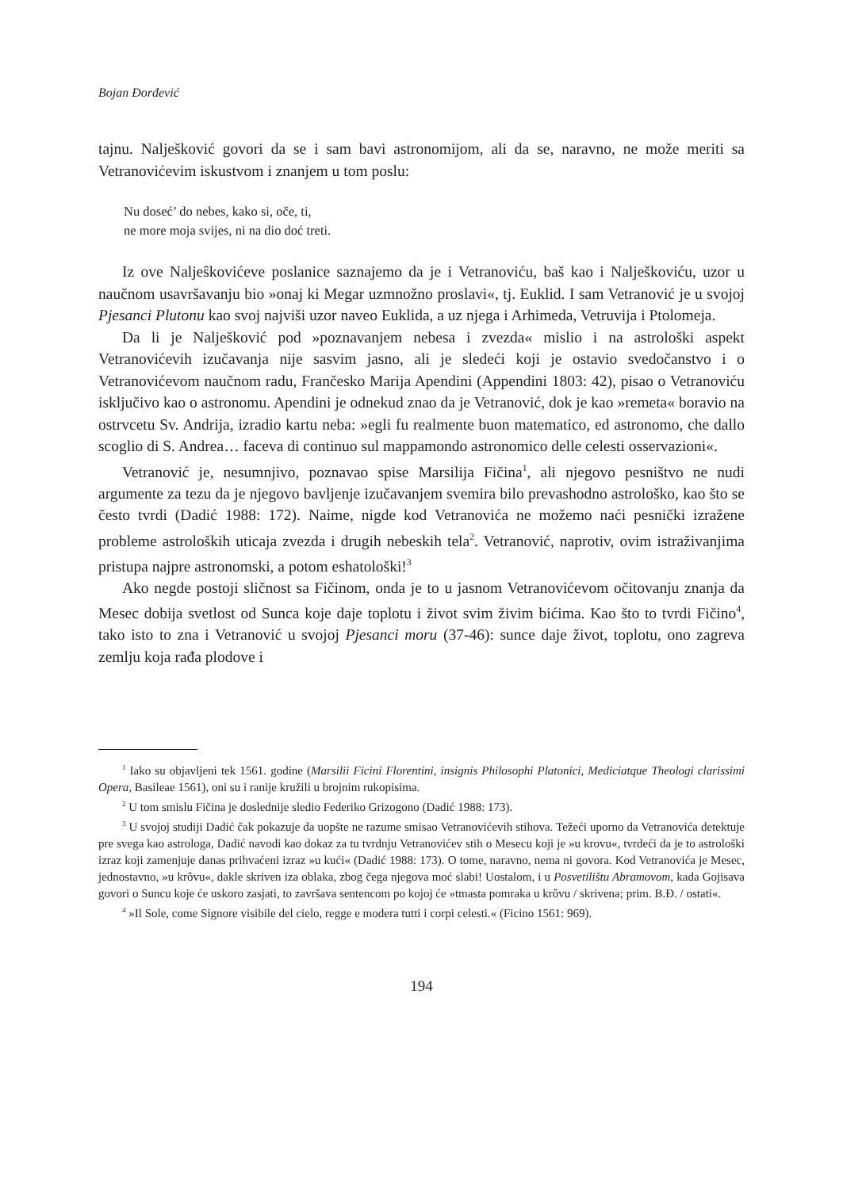Bojan Đorđević
tajnu. Nalješković govori da se i sam bavi astronomijom, ali da se, naravno, ne može meriti sa Vetranovićevim iskustvom i znanjem u tom poslu:
Nu doseć’ do nebes, kako si, oče, ti,
ne more moja svijes, ni na dio doć treti.
Iz ove Naljeŝkovićeve poslanice saznajemo da je i Vetranoviću, baš kao i Nalješkoviću, uzor u naučnom usavršavanju bio »onaj ki Megar uzmnožno proslavi«, tj. Euklid. I sam Vetranović je u svojoj Pjesanci Plutonu kao svoj najviši uzor naveo Euklida, a uz njega i Arhimeda, Vetruvija i Ptolomeja.
Da li je Nalješković pod »poznavanjem nebesa i zvezda« mislio i na astrološki aspekt Vetranovićevih izučavanja nije sasvim jasno, ali je sledeći koji je ostavio svedočanstvo i o Vetranovićevom naučnom radu, Frančesko Marija Apendini (Appendini 1803: 42), pisao o Vetranoviću isključivo kao o astronomu. Apendini je odnekud znao da je Vetranović, dok je kao »remeta« boravio na ostrvcetu Sv. Andrija, izradio kartu neba: »egli fu realmente buon matematico, ed astronomo, che dallo scoglio di S. Andrea… faceva di continuo sul mappamondo astronomico delle celesti osservazioni«.
Vetranović je, nesumnjivo, poznavao spise Marsilija Fičina<sup>1</sup>, ali njegovo pesništvo ne nudi argumente za tezu da je njegovo bavljenje izučavanjem svemira bilo prevashodno astrološko, kao što se često tvrdi (Dadić 1988: 172). Naime, nigde kod Vetranovića ne možemo naći pesnički izražene probleme astroloških uticaja zvezda i drugih nebeskih tela<sup>2</sup>. Vetranović, naprotiv, ovim istraživanjima pristupa najpre astronomski, a potom eshatološki!<sup>3</sup>
Ako negde postoji sličnost sa Fičinom, onda je to u jasnom Vetranovićevom očitovanju znanja da Mesec dobija svetlost od Sunca koje daje toplotu i život svim živim bićima. Kao što to tvrdi Fičino<sup>4</sup>, tako isto to zna i Vetranović u svojoj Pjesanci moru (37-46): sunce daje život, toplotu, ono zagreva zemlju koja rađa plodove i
<sup>1</sup> Iako su objavljeni tek 1561. godine (Marsilii Ficini Florentini, insignis Philosophi Platonici, Mediciatque Theologi clarissimi Opera, Basileae 1561), oni su i ranije kružili u brojnim rukopisima.
<sup>2</sup> U tom smislu Fičina je doslednije sledio Federiko Grizogono (Dadić 1988: 173).
<sup>3</sup> U svojoj studiji Dadić čak pokazuje da uopšte ne razume smisao Vetranovićevih stihova. Težeći uporno da Vetranovića detektuje pre svega kao astrologa, Dadić navodi kao dokaz za tu tvrdnju Vetranovićev stih o Mesecu koji je »u krovu«, tvrdeći da je to astrološki izraz koji zamenjuje danas prihvaćeni izraz »u kući« (Dadić 1988: 173). O tome, naravno, nema ni govora. Kod Vetranovića je Mesec, jednostavno, »u krôvu«, dakle skriven iza oblaka, zbog čega njegova moć slabi! Uostalom, i u Posvetilištu Abramovom, kada Gojisava govori o Suncu koje će uskoro zasjati, to završava sentencom po kojoj će »tmasta pomraka u krôvu / skrivena; prim. B.Đ. / ostati«.
<sup>4</sup> »Il Sole, come Signore visibile del cielo, regge e modera tutti i corpi celesti.« (Ficino 1561: 969).
194